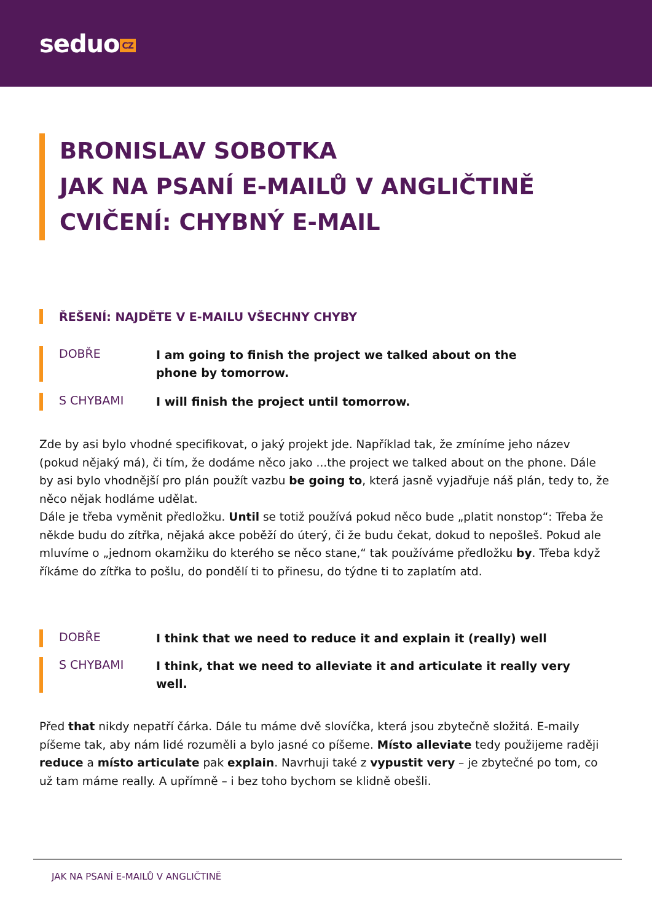seduo CZ
BRONISLAV SOBOTKA
JAK NA PSANÍ E-MAILŮ V ANGLIČTINĚ
CVIČENÍ: CHYBNÝ E-MAIL
ŘEŠENÍ: NAJDĚTE V E-MAILU VŠECHNY CHYBY
DOBŘE
I am going to finish the project we talked about on the phone by tomorrow.
S CHYBAMI
I will finish the project until tomorrow.
Zde by asi bylo vhodné specifikovat, o jaký projekt jde. Například tak, že zmíníme jeho název (pokud nějaký má), či tím, že dodáme něco jako ...the project we talked about on the phone. Dále by asi bylo vhodnější pro plán použít vazbu be going to, která jasně vyjadřuje náš plán, tedy to, že něco nějak hodláme udělat.
Dále je třeba vyměnit předložku. Until se totiž používá pokud něco bude „platit nonstop“: Třeba že někde budu do zítřka, nějaká akce poběží do úterý, či že budu čekat, dokud to nepošleš. Pokud ale mluvíme o „jednom okamžiku do kterého se něco stane,“ tak používáme předložku by. Třeba když říkáme do zítřka to pošlu, do pondělí ti to přinesu, do týdne ti to zaplatím atd.
DOBŘE
I think that we need to reduce it and explain it (really) well
S CHYBAMI
I think, that we need to alleviate it and articulate it really very well.
Před that nikdy nepatří čárka. Dále tu máme dvě slovíčka, která jsou zbytečně složitá. E-maily píšeme tak, aby nám lidé rozuměli a bylo jasné co píšeme. Místo alleviate tedy použijeme raději reduce a místo articulate pak explain. Navrhuji také z vypustit very – je zbytečné po tom, co už tam máme really. A upřímně – i bez toho bychom se klidně obešli.
JAK NA PSANÍ E-MAILŮ V ANGLIČTINĚ